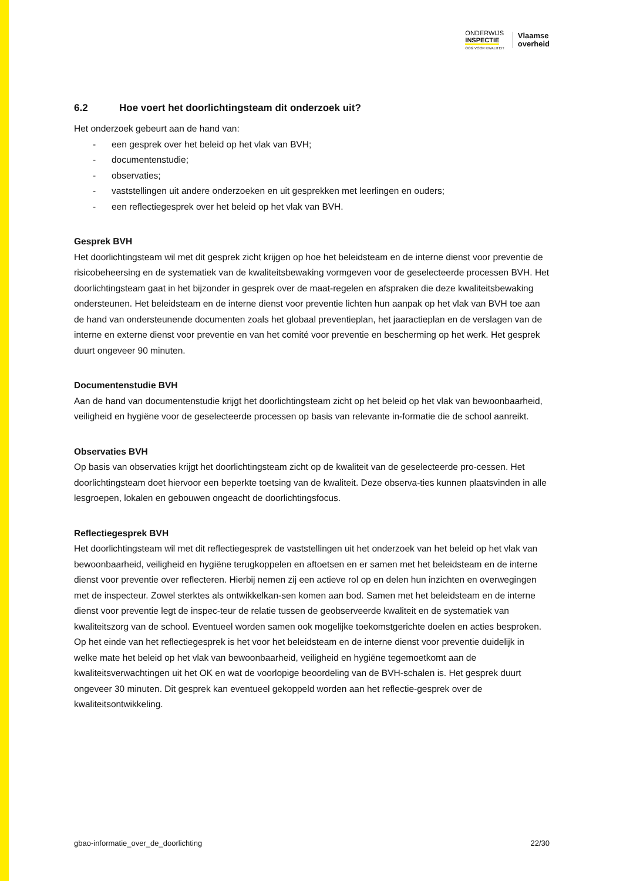ONDERWIJS
INSPECTIE
OOG VOOR KWALITEIT
Vlaamse
overheid
6.2 Hoe voert het doorlichtingsteam dit onderzoek uit?
Het onderzoek gebeurt aan de hand van:
- een gesprek over het beleid op het vlak van BVH;
- documentenstudie;
- observaties;
- vaststellingen uit andere onderzoeken en uit gesprekken met leerlingen en ouders;
- een reflectiegesprek over het beleid op het vlak van BVH.
Gesprek BVH
Het doorlichtingsteam wil met dit gesprek zicht krijgen op hoe het beleidsteam en de interne dienst voor preventie de risicobeheersing en de systematiek van de kwaliteitsbewaking vormgeven voor de geselecteerde processen BVH. Het doorlichtingsteam gaat in het bijzonder in gesprek over de maat-regelen en afspraken die deze kwaliteitsbewaking ondersteunen. Het beleidsteam en de interne dienst voor preventie lichten hun aanpak op het vlak van BVH toe aan de hand van ondersteunende documenten zoals het globaal preventieplan, het jaaractieplan en de verslagen van de interne en externe dienst voor preventie en van het comité voor preventie en bescherming op het werk. Het gesprek duurt ongeveer 90 minuten.
Documentenstudie BVH
Aan de hand van documentenstudie krijgt het doorlichtingsteam zicht op het beleid op het vlak van bewoonbaarheid, veiligheid en hygiëne voor de geselecteerde processen op basis van relevante in-formatie die de school aanreikt.
Observaties BVH
Op basis van observaties krijgt het doorlichtingsteam zicht op de kwaliteit van de geselecteerde pro-cessen. Het doorlichtingsteam doet hiervoor een beperkte toetsing van de kwaliteit. Deze observa-ties kunnen plaatsvinden in alle lesgroepen, lokalen en gebouwen ongeacht de doorlichtingsfocus.
Reflectiegesprek BVH
Het doorlichtingsteam wil met dit reflectiegesprek de vaststellingen uit het onderzoek van het beleid op het vlak van bewoonbaarheid, veiligheid en hygiëne terugkoppelen en aftoetsen en er samen met het beleidsteam en de interne dienst voor preventie over reflecteren. Hierbij nemen zij een actieve rol op en delen hun inzichten en overwegingen met de inspecteur. Zowel sterktes als ontwikkelkan-sen komen aan bod. Samen met het beleidsteam en de interne dienst voor preventie legt de inspec-teur de relatie tussen de geobserveerde kwaliteit en de systematiek van kwaliteitszorg van de school. Eventueel worden samen ook mogelijke toekomstgerichte doelen en acties besproken. Op het einde van het reflectiegesprek is het voor het beleidsteam en de interne dienst voor preventie duidelijk in welke mate het beleid op het vlak van bewoonbaarheid, veiligheid en hygiëne tegemoetkomt aan de kwaliteitsverwachtingen uit het OK en wat de voorlopige beoordeling van de BVH-schalen is. Het gesprek duurt ongeveer 30 minuten. Dit gesprek kan eventueel gekoppeld worden aan het reflectie-gesprek over de kwaliteitsontwikkeling.
gbao-informatie_over_de_doorlichting 22/30